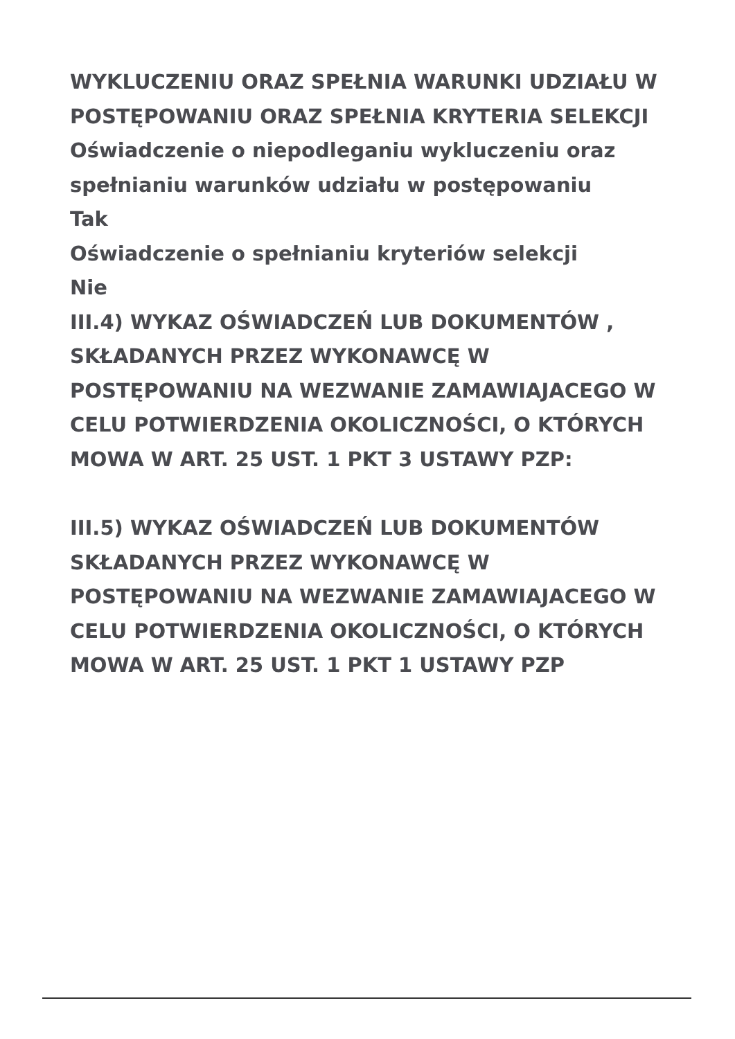WYKLUCZENIU ORAZ SPEŁNIA WARUNKI UDZIAŁU W POSTĘPOWANIU ORAZ SPEŁNIA KRYTERIA SELEKCJI
Oświadczenie o niepodleganiu wykluczeniu oraz spełnianiu warunków udziału w postępowaniu
Tak
Oświadczenie o spełnianiu kryteriów selekcji
Nie
III.4) WYKAZ OŚWIADCZEŃ LUB DOKUMENTÓW , SKŁADANYCH PRZEZ WYKONAWCĘ W POSTĘPOWANIU NA WEZWANIE ZAMAWIAJACEGO W CELU POTWIERDZENIA OKOLICZNOŚCI, O KTÓRYCH MOWA W ART. 25 UST. 1 PKT 3 USTAWY PZP:
III.5) WYKAZ OŚWIADCZEŃ LUB DOKUMENTÓW SKŁADANYCH PRZEZ WYKONAWCĘ W POSTĘPOWANIU NA WEZWANIE ZAMAWIAJACEGO W CELU POTWIERDZENIA OKOLICZNOŚCI, O KTÓRYCH MOWA W ART. 25 UST. 1 PKT 1 USTAWY PZP